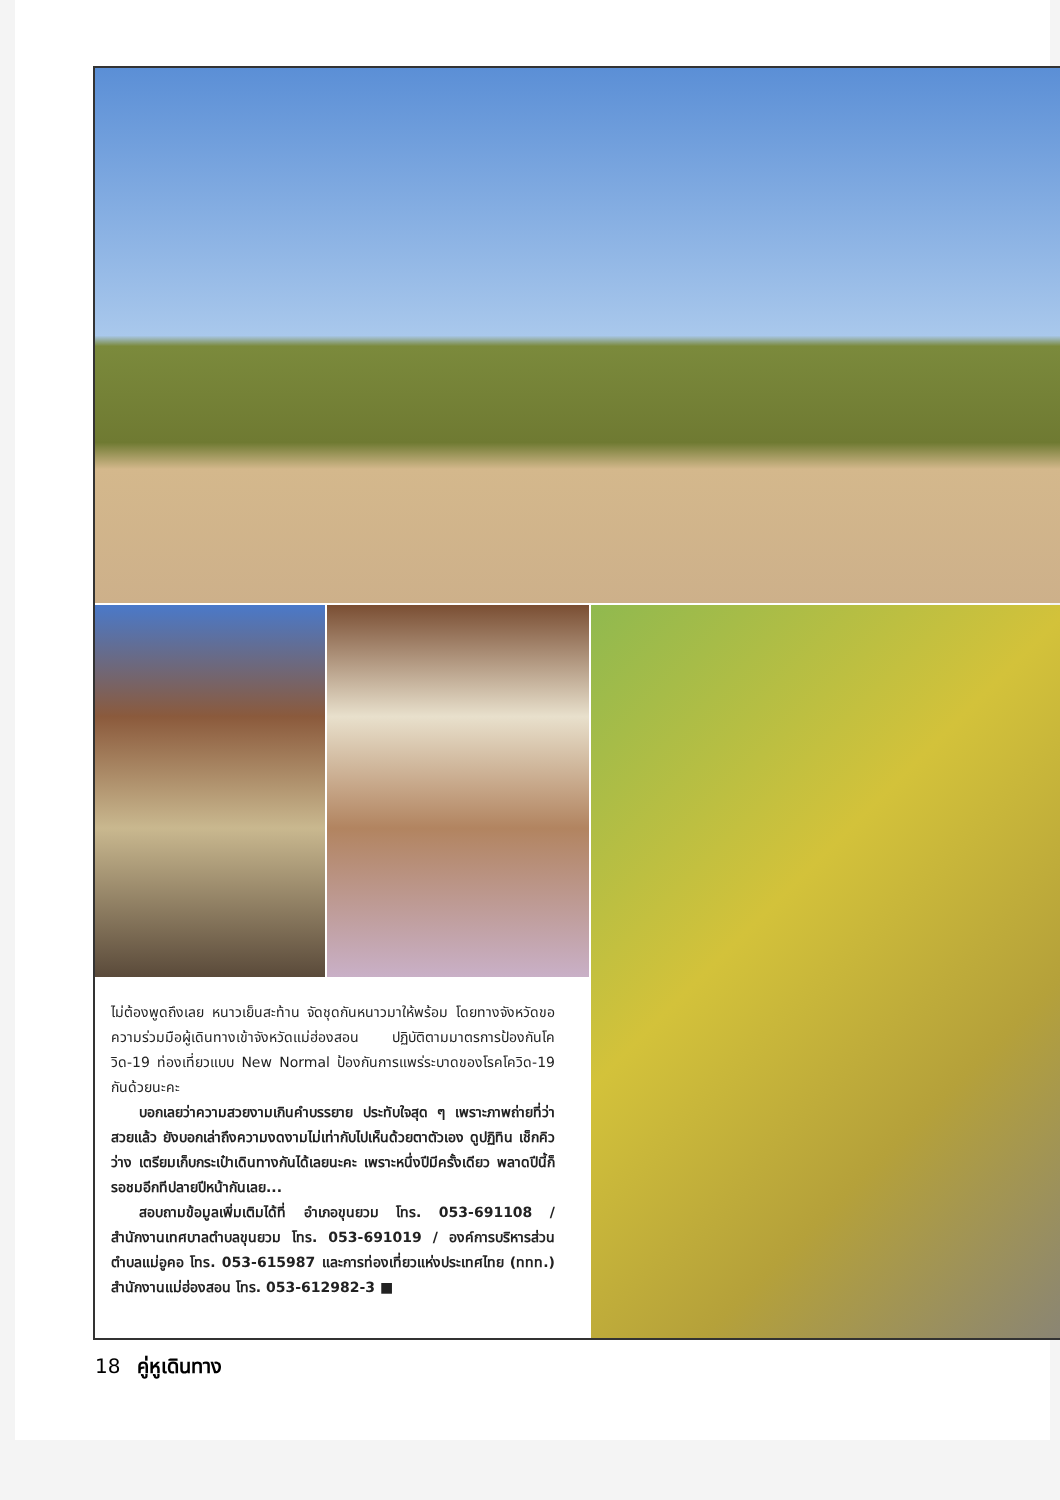ไม่ต้องพูดถึงเลย หนาวเย็นสะท้าน จัดชุดกันหนาวมาให้พร้อม โดยทางจังหวัดขอความร่วมมือผู้เดินทางเข้าจังหวัดแม่ฮ่องสอน ปฏิบัติตามมาตรการป้องกันโควิด-19 ท่องเที่ยวแบบ New Normal ป้องกันการแพร่ระบาดของโรคโควิด-19 กันด้วยนะคะ
บอกเลยว่าความสวยงามเกินคำบรรยาย ประทับใจสุด ๆ เพราะภาพถ่ายที่ว่าสวยแล้ว ยังบอกเล่าถึงความงดงามไม่เท่ากับไปเห็นด้วยตาตัวเอง ดูปฏิทิน เช็กคิวว่าง เตรียมเก็บกระเป๋าเดินทางกันได้เลยนะคะ เพราะหนึ่งปีมีครั้งเดียว พลาดปีนี้ก็รอชมอีกทีปลายปีหน้ากันเลย...
สอบถามข้อมูลเพิ่มเติมได้ที่ อำเภอขุนยวม โทร. 053-691108 / สำนักงานเทศบาลตำบลขุนยวม โทร. 053-691019 / องค์การบริหารส่วนตำบลแม่อูคอ โทร. 053-615987 และการท่องเที่ยวแห่งประเทศไทย (ททท.) สำนักงานแม่ฮ่องสอน โทร. 053-612982-3 ■
18 คู่หูเดินทาง